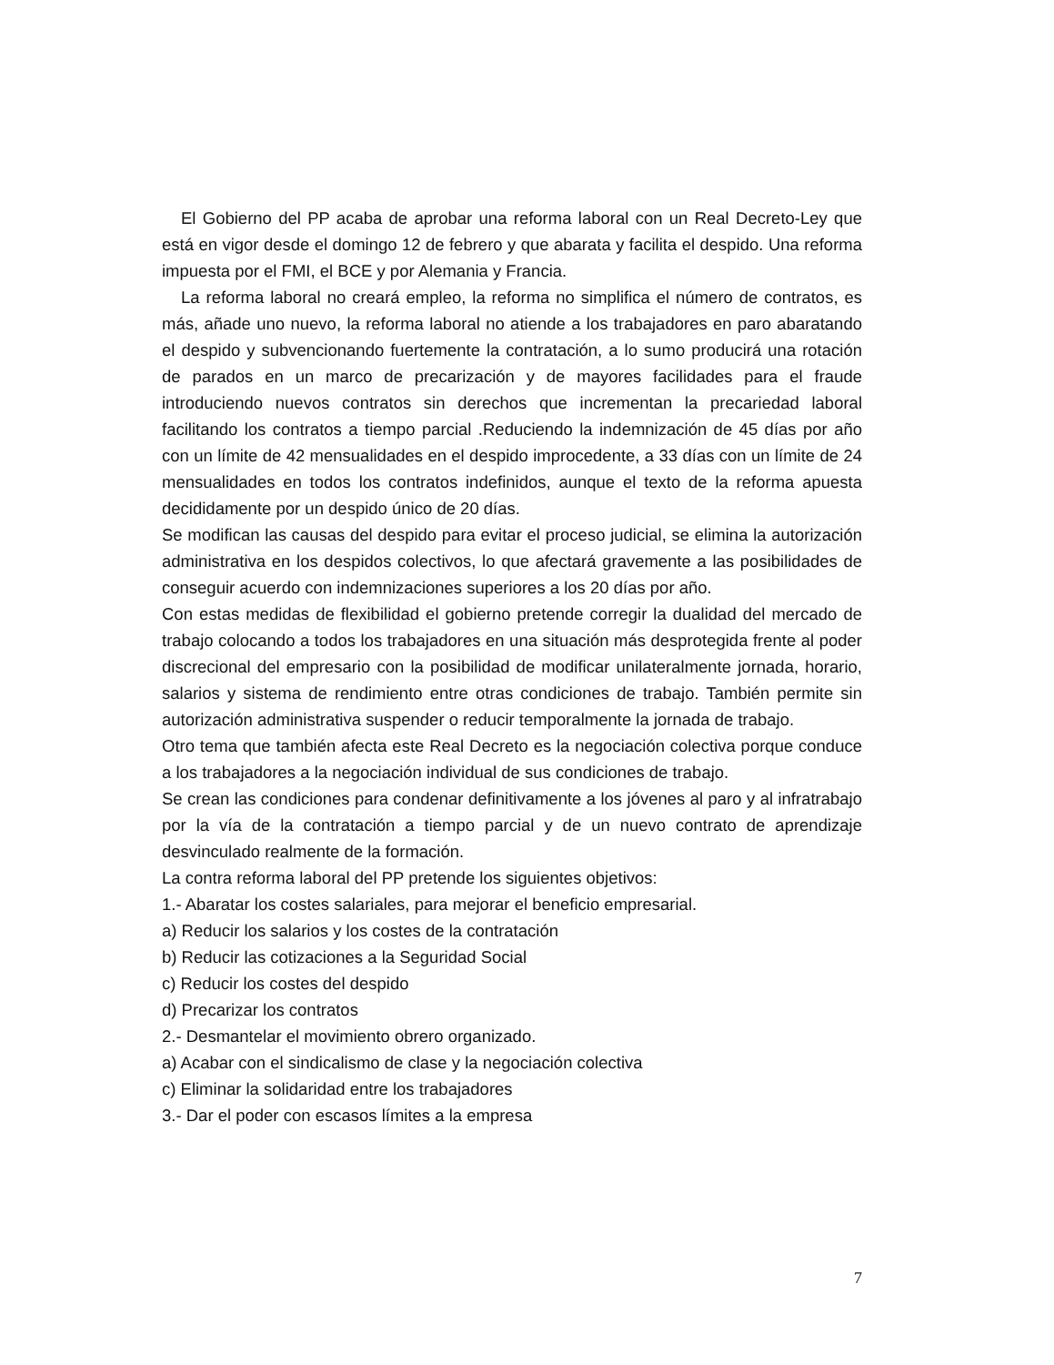El Gobierno del PP acaba de aprobar una reforma laboral con un Real Decreto-Ley que está en vigor desde el domingo 12 de febrero y que abarata y facilita el despido. Una reforma impuesta por el FMI, el BCE y por Alemania y Francia.
La reforma laboral no creará empleo, la reforma no simplifica el número de contratos, es más, añade uno nuevo, la reforma laboral no atiende a los trabajadores en paro abaratando el despido y subvencionando fuertemente la contratación, a lo sumo producirá una rotación de parados en un marco de precarización y de mayores facilidades para el fraude introduciendo nuevos contratos sin derechos que incrementan la precariedad laboral facilitando los contratos a tiempo parcial .Reduciendo la indemnización de 45 días por año con un límite de 42 mensualidades en el despido improcedente, a 33 días con un límite de 24 mensualidades en todos los contratos indefinidos, aunque el texto de la reforma apuesta decididamente por un despido único de 20 días.
Se modifican las causas del despido para evitar el proceso judicial, se elimina la autorización administrativa en los despidos colectivos, lo que afectará gravemente a las posibilidades de conseguir acuerdo con indemnizaciones superiores a los 20 días por año.
Con estas medidas de flexibilidad el gobierno pretende corregir la dualidad del mercado de trabajo colocando a todos los trabajadores en una situación más desprotegida frente al poder discrecional del empresario con la posibilidad de modificar unilateralmente jornada, horario, salarios y sistema de rendimiento entre otras condiciones de trabajo. También permite sin autorización administrativa suspender o reducir temporalmente la jornada de trabajo.
Otro tema que también afecta este Real Decreto es la negociación colectiva porque conduce a los trabajadores a la negociación individual de sus condiciones de trabajo.
Se crean las condiciones para condenar definitivamente a los jóvenes al paro y al infratrabajo por la vía de la contratación a tiempo parcial y de un nuevo contrato de aprendizaje desvinculado realmente de la formación.
La contra reforma laboral del PP pretende los siguientes objetivos:
1.- Abaratar los costes salariales, para mejorar el beneficio empresarial.
a) Reducir los salarios y los costes de la contratación
b) Reducir las cotizaciones a la Seguridad Social
c) Reducir los costes del despido
d) Precarizar los contratos
2.- Desmantelar el movimiento obrero organizado.
a) Acabar con el sindicalismo de clase y la negociación colectiva
c) Eliminar la solidaridad entre los trabajadores
3.- Dar el poder con escasos límites a la empresa
7